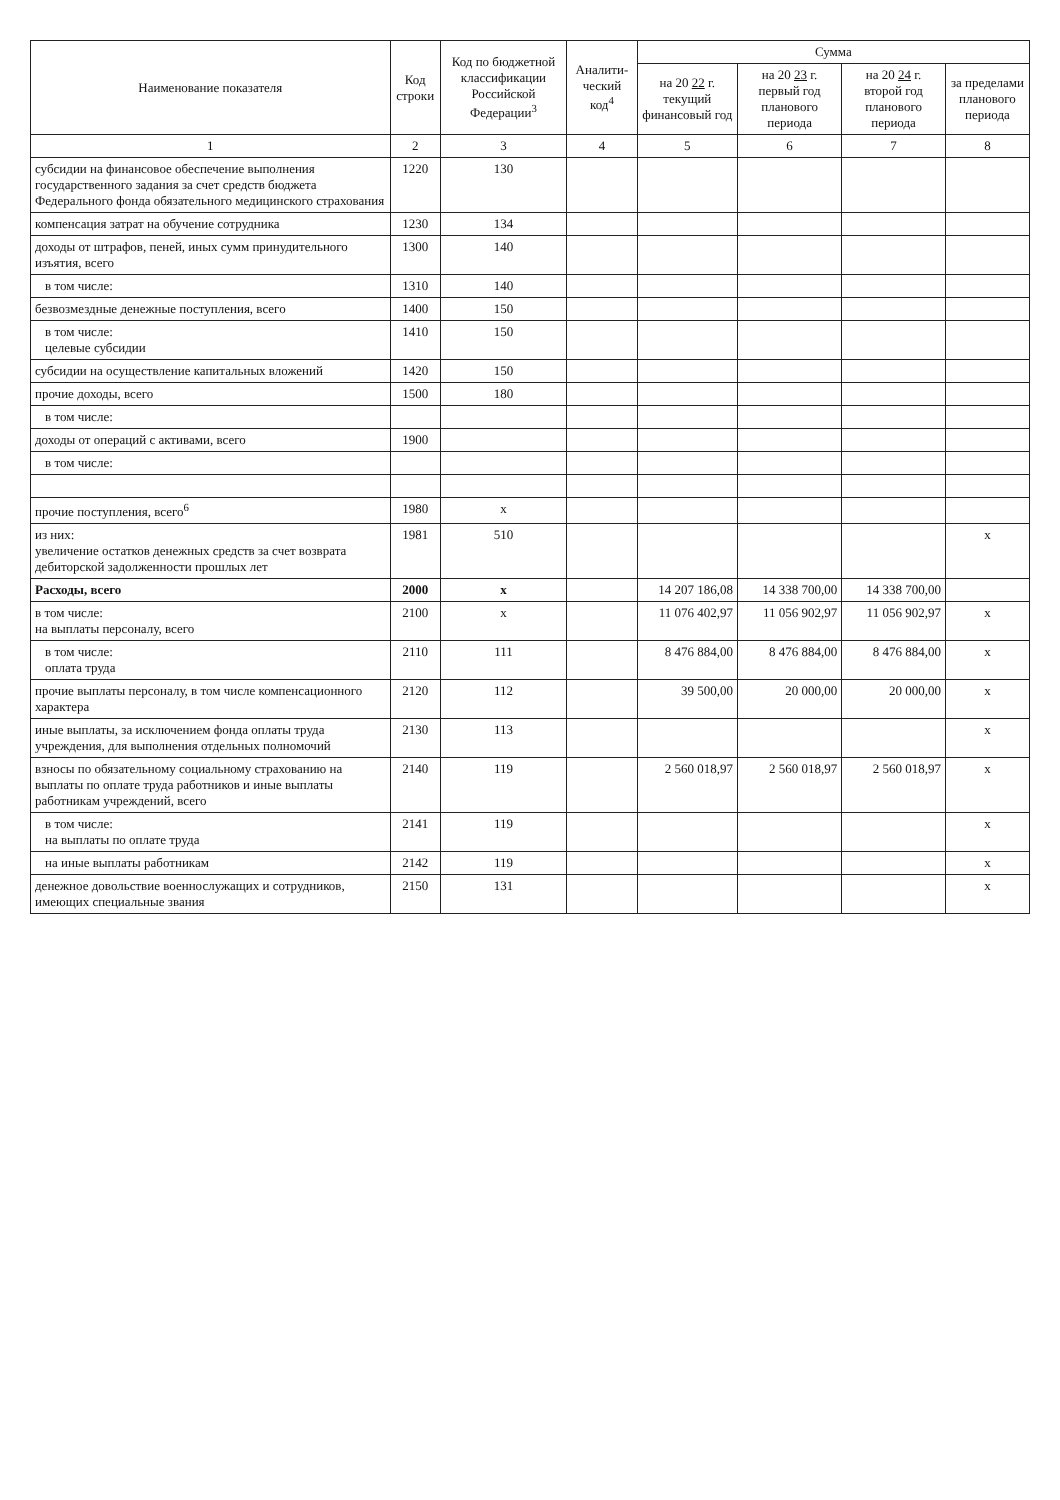| Наименование показателя | Код строки | Код по бюджетной классификации Российской Федерации<sup>3</sup> | Аналити-ческий код<sup>4</sup> | Сумма | | | |
| --- | --- | --- | --- | --- | --- | --- | --- |
| | | | | на 20 22 г. текущий финансовый год | на 20 23 г. первый год планового периода | на 20 24 г. второй год планового периода | за пределами планового периода |
| 1 | 2 | 3 | 4 | 5 | 6 | 7 | 8 |
| субсидии на финансовое обеспечение выполнения государственного задания за счет средств бюджета Федерального фонда обязательного медицинского страхования | 1220 | 130 | | | | | |
| компенсация затрат на обучение сотрудника | 1230 | 134 | | | | | |
| доходы от штрафов, пеней, иных сумм принудительного изъятия, всего | 1300 | 140 | | | | | |
| в том числе: | 1310 | 140 | | | | | |
| безвозмездные денежные поступления, всего | 1400 | 150 | | | | | |
| в том числе: целевые субсидии | 1410 | 150 | | | | | |
| субсидии на осуществление капитальных вложений | 1420 | 150 | | | | | |
| прочие доходы, всего | 1500 | 180 | | | | | |
| в том числе: | | | | | | | |
| доходы от операций с активами, всего | 1900 | | | | | | |
| в том числе: | | | | | | | |
| прочие поступления, всего<sup>6</sup> | 1980 | x | | | | | |
| из них: увеличение остатков денежных средств за счет возврата дебиторской задолженности прошлых лет | 1981 | 510 | | | | | x |
| Расходы, всего | 2000 | x | | 14 207 186,08 | 14 338 700,00 | 14 338 700,00 | |
| в том числе: на выплаты персоналу, всего | 2100 | x | | 11 076 402,97 | 11 056 902,97 | 11 056 902,97 | x |
| в том числе: оплата труда | 2110 | 111 | | 8 476 884,00 | 8 476 884,00 | 8 476 884,00 | x |
| прочие выплаты персоналу, в том числе компенсационного характера | 2120 | 112 | | 39 500,00 | 20 000,00 | 20 000,00 | x |
| иные выплаты, за исключением фонда оплаты труда учреждения, для выполнения отдельных полномочий | 2130 | 113 | | | | | x |
| взносы по обязательному социальному страхованию на выплаты по оплате труда работников и иные выплаты работникам учреждений, всего | 2140 | 119 | | 2 560 018,97 | 2 560 018,97 | 2 560 018,97 | x |
| в том числе: на выплаты по оплате труда | 2141 | 119 | | | | | x |
| на иные выплаты работникам | 2142 | 119 | | | | | x |
| денежное довольствие военнослужащих и сотрудников, имеющих специальные звания | 2150 | 131 | | | | | x |